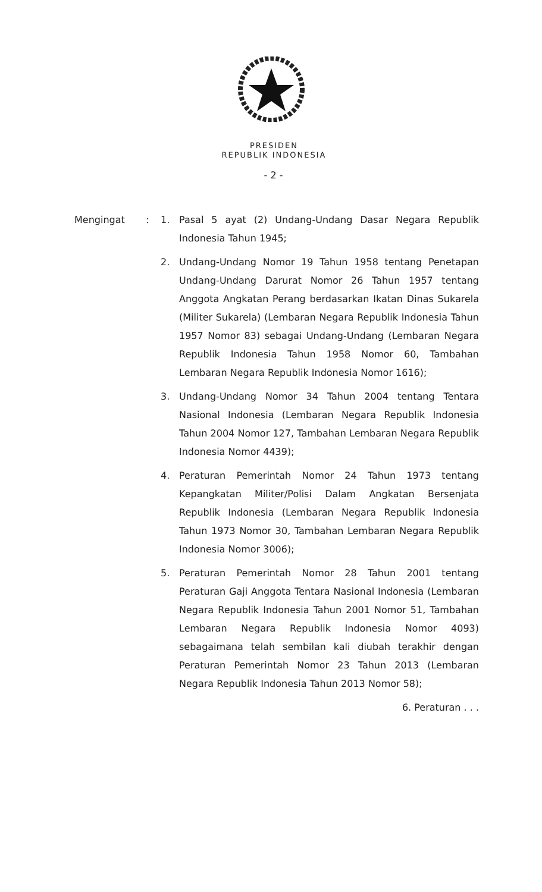PRESIDEN
REPUBLIK INDONESIA
- 2 -
Mengingat : 1. Pasal 5 ayat (2) Undang-Undang Dasar Negara Republik Indonesia Tahun 1945;
2. Undang-Undang Nomor 19 Tahun 1958 tentang Penetapan Undang-Undang Darurat Nomor 26 Tahun 1957 tentang Anggota Angkatan Perang berdasarkan Ikatan Dinas Sukarela (Militer Sukarela) (Lembaran Negara Republik Indonesia Tahun 1957 Nomor 83) sebagai Undang-Undang (Lembaran Negara Republik Indonesia Tahun 1958 Nomor 60, Tambahan Lembaran Negara Republik Indonesia Nomor 1616);
3. Undang-Undang Nomor 34 Tahun 2004 tentang Tentara Nasional Indonesia (Lembaran Negara Republik Indonesia Tahun 2004 Nomor 127, Tambahan Lembaran Negara Republik Indonesia Nomor 4439);
4. Peraturan Pemerintah Nomor 24 Tahun 1973 tentang Kepangkatan Militer/Polisi Dalam Angkatan Bersenjata Republik Indonesia (Lembaran Negara Republik Indonesia Tahun 1973 Nomor 30, Tambahan Lembaran Negara Republik Indonesia Nomor 3006);
5. Peraturan Pemerintah Nomor 28 Tahun 2001 tentang Peraturan Gaji Anggota Tentara Nasional Indonesia (Lembaran Negara Republik Indonesia Tahun 2001 Nomor 51, Tambahan Lembaran Negara Republik Indonesia Nomor 4093) sebagaimana telah sembilan kali diubah terakhir dengan Peraturan Pemerintah Nomor 23 Tahun 2013 (Lembaran Negara Republik Indonesia Tahun 2013 Nomor 58);
6. Peraturan . . .